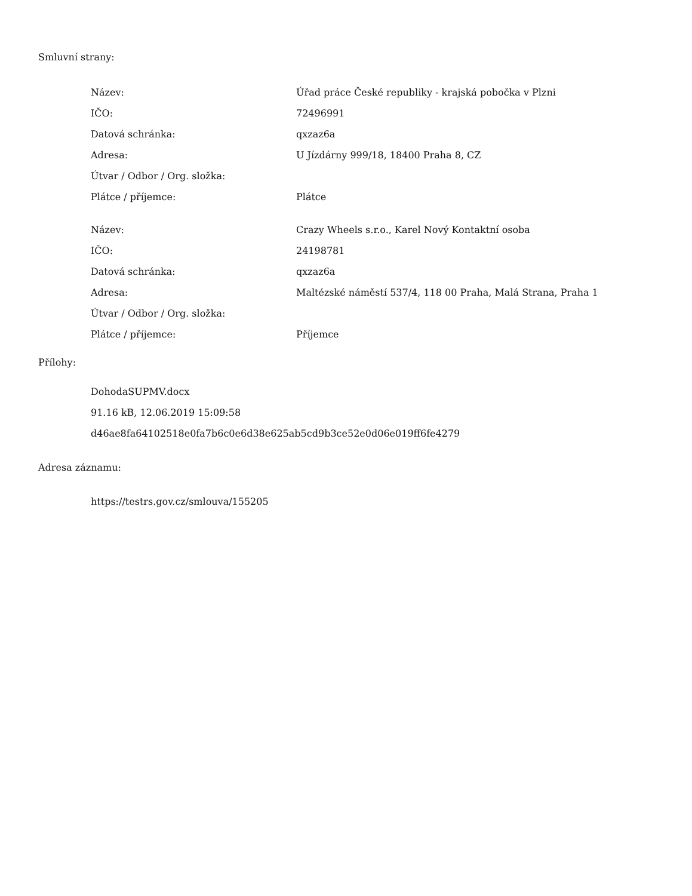Smluvní strany:
| Název: | Úřad práce České republiky - krajská pobočka v Plzni |
| IČO: | 72496991 |
| Datová schránka: | qxzaz6a |
| Adresa: | U Jízdárny 999/18, 18400 Praha 8, CZ |
| Útvar / Odbor / Org. složka: | |
| Plátce / příjemce: | Plátce |
| Název: | Crazy Wheels s.r.o., Karel Nový Kontaktní osoba |
| IČO: | 24198781 |
| Datová schránka: | qxzaz6a |
| Adresa: | Maltézské náměstí 537/4, 118 00 Praha, Malá Strana, Praha 1 |
| Útvar / Odbor / Org. složka: | |
| Plátce / příjemce: | Příjemce |
Přílohy:
DohodaSUPMV.docx
91.16 kB, 12.06.2019 15:09:58
d46ae8fa64102518e0fa7b6c0e6d38e625ab5cd9b3ce52e0d06e019ff6fe4279
Adresa záznamu:
https://testrs.gov.cz/smlouva/155205